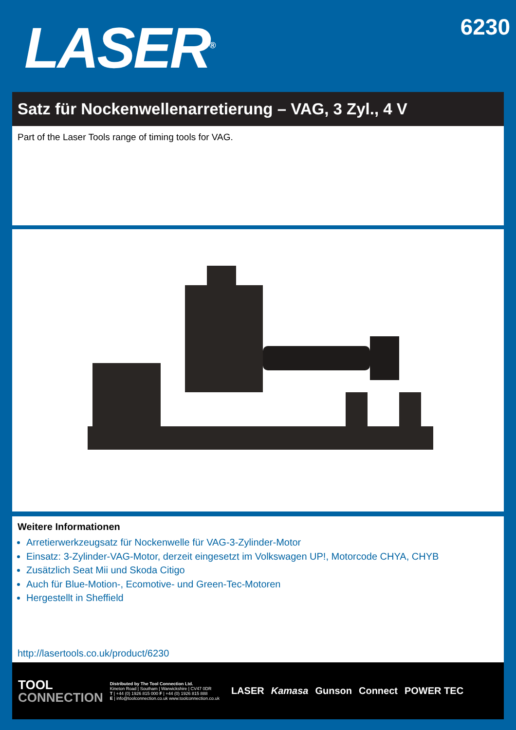LASER<sup>®</sup>
6230
Satz für Nockenwellenarretierung – VAG, 3 Zyl., 4 V
Part of the Laser Tools range of timing tools for VAG.
Weitere Informationen
Arretierwerkzeugsatz für Nockenwelle für VAG-3-Zylinder-Motor
Einsatz: 3-Zylinder-VAG-Motor, derzeit eingesetzt im Volkswagen UP!, Motorcode CHYA, CHYB
Zusätzlich Seat Mii und Skoda Citigo
Auch für Blue-Motion-, Ecomotive- und Green-Tec-Motoren
Hergestellt in Sheffield
http://lasertools.co.uk/product/6230
TOOL
CONNECTION
Distributed by The Tool Connection Ltd.
Kineton Road | Southam | Warwickshire | CV47 0DR
T | +44 (0) 1926 815 000 F | +44 (0) 1926 815 888
E | info@toolconnection.co.uk www.toolconnection.co.uk
LASER Kamasa Gunson Connect POWER TEC